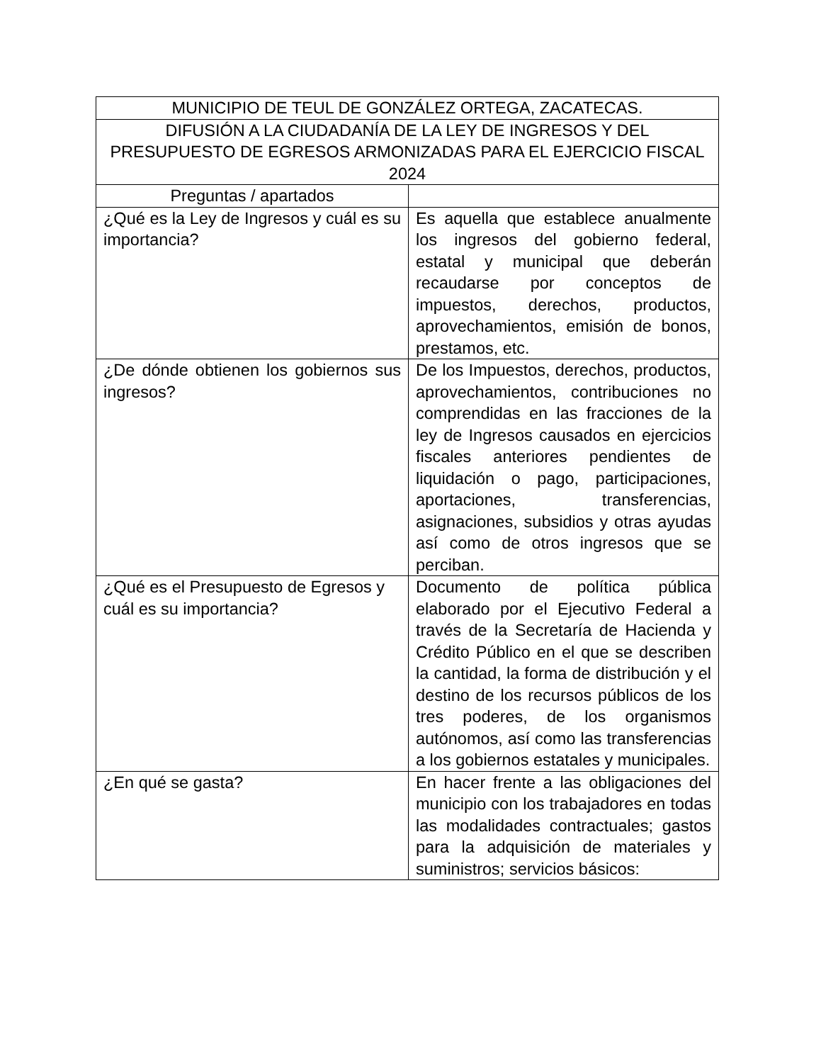| MUNICIPIO DE TEUL DE GONZÁLEZ ORTEGA, ZACATECAS. | |
| --- | --- |
| DIFUSIÓN A LA CIUDADANÍA DE LA LEY DE INGRESOS Y DEL PRESUPUESTO DE EGRESOS ARMONIZADAS PARA EL EJERCICIO FISCAL 2024 | |
| Preguntas / apartados | |
| ¿Qué es la Ley de Ingresos y cuál es su importancia? | Es aquella que establece anualmente los ingresos del gobierno federal, estatal y municipal que deberán recaudarse por conceptos de impuestos, derechos, productos, aprovechamientos, emisión de bonos, prestamos, etc. |
| ¿De dónde obtienen los gobiernos sus ingresos? | De los Impuestos, derechos, productos, aprovechamientos, contribuciones no comprendidas en las fracciones de la ley de Ingresos causados en ejercicios fiscales anteriores pendientes de liquidación o pago, participaciones, aportaciones, transferencias, asignaciones, subsidios y otras ayudas así como de otros ingresos que se perciban. |
| ¿Qué es el Presupuesto de Egresos y cuál es su importancia? | Documento de política pública elaborado por el Ejecutivo Federal a través de la Secretaría de Hacienda y Crédito Público en el que se describen la cantidad, la forma de distribución y el destino de los recursos públicos de los tres poderes, de los organismos autónomos, así como las transferencias a los gobiernos estatales y municipales. |
| ¿En qué se gasta? | En hacer frente a las obligaciones del municipio con los trabajadores en todas las modalidades contractuales; gastos para la adquisición de materiales y suministros; servicios básicos: |